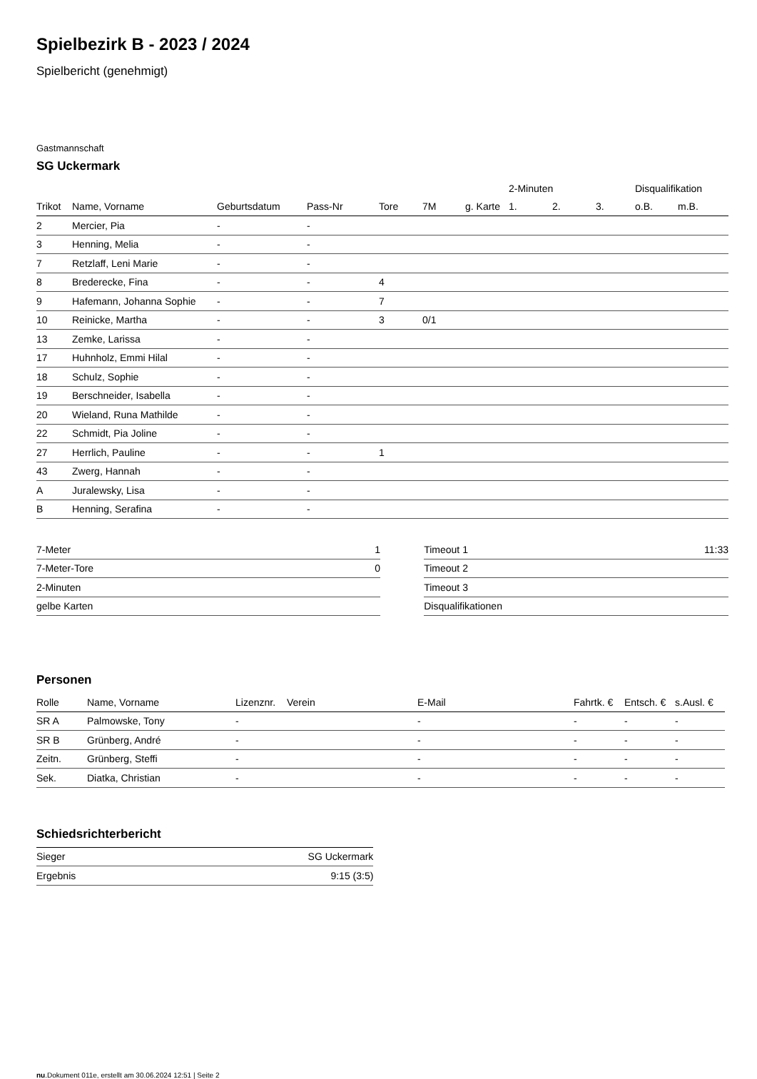Spielbezirk B - 2023 / 2024
Spielbericht (genehmigt)
Gastmannschaft
SG Uckermark
| | | | | | | | 2-Minuten | | | Disqualifikation | |
| --- | --- | --- | --- | --- | --- | --- | --- | --- | --- | --- | --- |
| Trikot | Name, Vorname | Geburtsdatum | Pass-Nr | Tore | 7M | g. Karte | 1. | 2. | 3. | o.B. | m.B. |
| 2 | Mercier, Pia | - | - | | | | | | | | |
| 3 | Henning, Melia | - | - | | | | | | | | |
| 7 | Retzlaff, Leni Marie | - | - | | | | | | | | |
| 8 | Brederecke, Fina | - | - | 4 | | | | | | | |
| 9 | Hafemann, Johanna Sophie | - | - | 7 | | | | | | | |
| 10 | Reinicke, Martha | - | - | 3 | 0/1 | | | | | | |
| 13 | Zemke, Larissa | - | - | | | | | | | | |
| 17 | Huhnholz, Emmi Hilal | - | - | | | | | | | | |
| 18 | Schulz, Sophie | - | - | | | | | | | | |
| 19 | Berschneider, Isabella | - | - | | | | | | | | |
| 20 | Wieland, Runa Mathilde | - | - | | | | | | | | |
| 22 | Schmidt, Pia Joline | - | - | | | | | | | | |
| 27 | Herrlich, Pauline | - | - | 1 | | | | | | | |
| 43 | Zwerg, Hannah | - | - | | | | | | | | |
| A | Juralewsky, Lisa | - | - | | | | | | | | |
| B | Henning, Serafina | - | - | | | | | | | | |
| 7-Meter | 1 |
| 7-Meter-Tore | 0 |
| 2-Minuten | |
| gelbe Karten | |
| Timeout 1 | 11:33 |
| Timeout 2 | |
| Timeout 3 | |
| Disqualifikationen | |
Personen
| Rolle | Name, Vorname | Lizenznr. | Verein | E-Mail | Fahrtk. € | Entsch. € | s.Ausl. € |
| --- | --- | --- | --- | --- | --- | --- | --- |
| SR A | Palmowske, Tony | - | | - | - | - | - |
| SR B | Grünberg, André | - | | - | - | - | - |
| Zeitn. | Grünberg, Steffi | - | | - | - | - | - |
| Sek. | Diatka, Christian | - | | - | - | - | - |
Schiedsrichterbericht
| Sieger | SG Uckermark |
| Ergebnis | 9:15 (3:5) |
nu.Dokument 011e, erstellt am 30.06.2024 12:51 | Seite 2